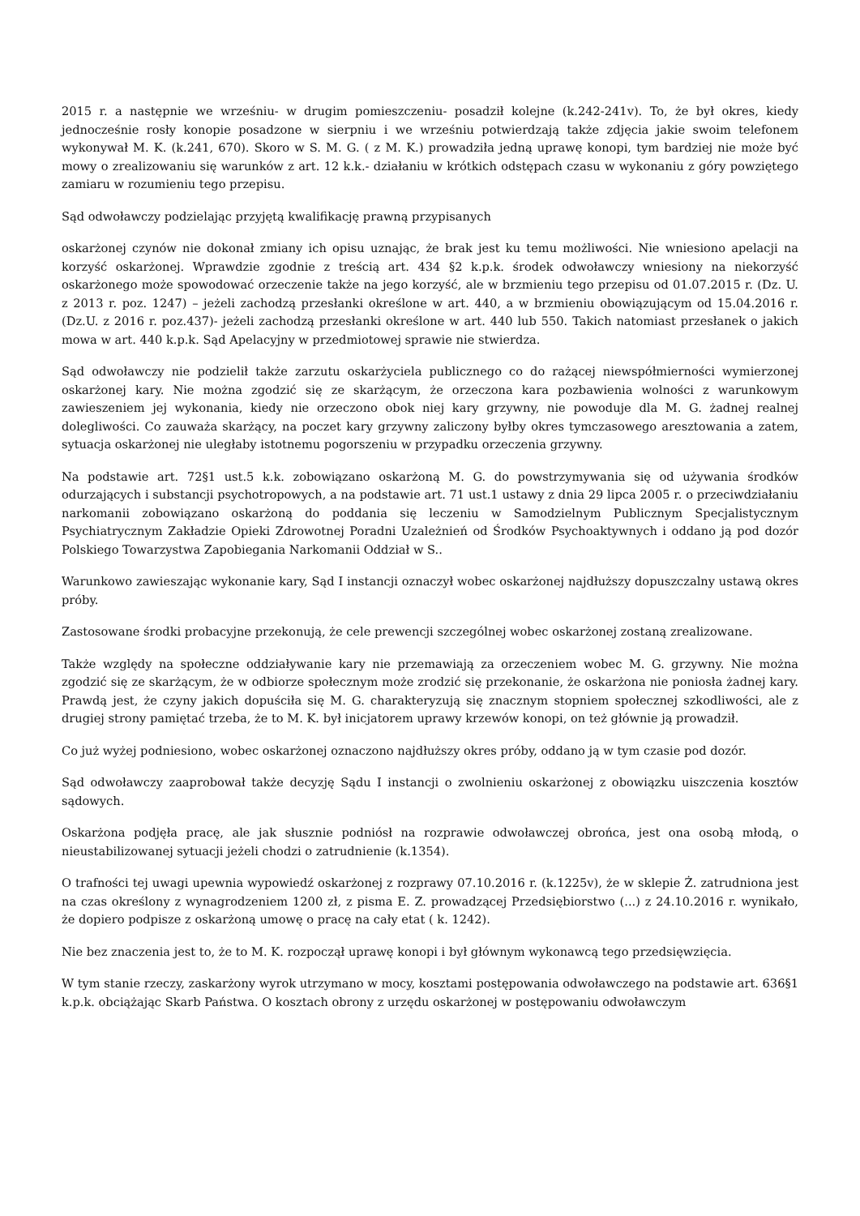2015 r. a następnie we wrześniu- w drugim pomieszczeniu- posadził kolejne (k.242-241v). To, że był okres, kiedy jednocześnie rosły konopie posadzone w sierpniu i we wrześniu potwierdzają także zdjęcia jakie swoim telefonem wykonywał M. K. (k.241, 670). Skoro w S. M. G. ( z M. K.) prowadziła jedną uprawę konopi, tym bardziej nie może być mowy o zrealizowaniu się warunków z art. 12 k.k.- działaniu w krótkich odstępach czasu w wykonaniu z góry powziętego zamiaru w rozumieniu tego przepisu.
Sąd odwoławczy podzielając przyjętą kwalifikację prawną przypisanych
oskarżonej czynów nie dokonał zmiany ich opisu uznając, że brak jest ku temu możliwości. Nie wniesiono apelacji na korzyść oskarżonej. Wprawdzie zgodnie z treścią art. 434 §2 k.p.k. środek odwoławczy wniesiony na niekorzyść oskarżonego może spowodować orzeczenie także na jego korzyść, ale w brzmieniu tego przepisu od 01.07.2015 r. (Dz. U. z 2013 r. poz. 1247) – jeżeli zachodzą przesłanki określone w art. 440, a w brzmieniu obowiązującym od 15.04.2016 r.(Dz.U. z 2016 r. poz.437)- jeżeli zachodzą przesłanki określone w art. 440 lub 550. Takich natomiast przesłanek o jakich mowa w art. 440 k.p.k. Sąd Apelacyjny w przedmiotowej sprawie nie stwierdza.
Sąd odwoławczy nie podzielił także zarzutu oskarżyciela publicznego co do rażącej niewspółmierności wymierzonej oskarżonej kary. Nie można zgodzić się ze skarżącym, że orzeczona kara pozbawienia wolności z warunkowym zawieszeniem jej wykonania, kiedy nie orzeczono obok niej kary grzywny, nie powoduje dla M. G. żadnej realnej dolegliwości. Co zauważa skarżący, na poczet kary grzywny zaliczony byłby okres tymczasowego aresztowania a zatem, sytuacja oskarżonej nie uległaby istotnemu pogorszeniu w przypadku orzeczenia grzywny.
Na podstawie art. 72§1 ust.5 k.k. zobowiązano oskarżoną M. G. do powstrzymywania się od używania środków odurzających i substancji psychotropowych, a na podstawie art. 71 ust.1 ustawy z dnia 29 lipca 2005 r. o przeciwdziałaniu narkomanii zobowiązano oskarżoną do poddania się leczeniu w Samodzielnym Publicznym Specjalistycznym Psychiatrycznym Zakładzie Opieki Zdrowotnej Poradni Uzależnień od Środków Psychoaktywnych i oddano ją pod dozór Polskiego Towarzystwa Zapobiegania Narkomanii Oddział w S..
Warunkowo zawieszając wykonanie kary, Sąd I instancji oznaczył wobec oskarżonej najdłuższy dopuszczalny ustawą okres próby.
Zastosowane środki probacyjne przekonują, że cele prewencji szczególnej wobec oskarżonej zostaną zrealizowane.
Także względy na społeczne oddziaływanie kary nie przemawiają za orzeczeniem wobec M. G. grzywny. Nie można zgodzić się ze skarżącym, że w odbiorze społecznym może zrodzić się przekonanie, że oskarżona nie poniosła żadnej kary. Prawdą jest, że czyny jakich dopuściła się M. G. charakteryzują się znacznym stopniem społecznej szkodliwości, ale z drugiej strony pamiętać trzeba, że to M. K. był inicjatorem uprawy krzewów konopi, on też głównie ją prowadził.
Co już wyżej podniesiono, wobec oskarżonej oznaczono najdłuższy okres próby, oddano ją w tym czasie pod dozór.
Sąd odwoławczy zaaprobował także decyzję Sądu I instancji o zwolnieniu oskarżonej z obowiązku uiszczenia kosztów sądowych.
Oskarżona podjęła pracę, ale jak słusznie podniósł na rozprawie odwoławczej obrońca, jest ona osobą młodą, o nieustabilizowanej sytuacji jeżeli chodzi o zatrudnienie (k.1354).
O trafności tej uwagi upewnia wypowiedź oskarżonej z rozprawy 07.10.2016 r. (k.1225v), że w sklepie Ż. zatrudniona jest na czas określony z wynagrodzeniem 1200 zł, z pisma E. Z. prowadzącej Przedsiębiorstwo (...) z 24.10.2016 r. wynikało, że dopiero podpisze z oskarżoną umowę o pracę na cały etat ( k. 1242).
Nie bez znaczenia jest to, że to M. K. rozpoczął uprawę konopi i był głównym wykonawcą tego przedsięwzięcia.
W tym stanie rzeczy, zaskarżony wyrok utrzymano w mocy, kosztami postępowania odwoławczego na podstawie art. 636§1 k.p.k. obciążając Skarb Państwa. O kosztach obrony z urzędu oskarżonej w postępowaniu odwoławczym